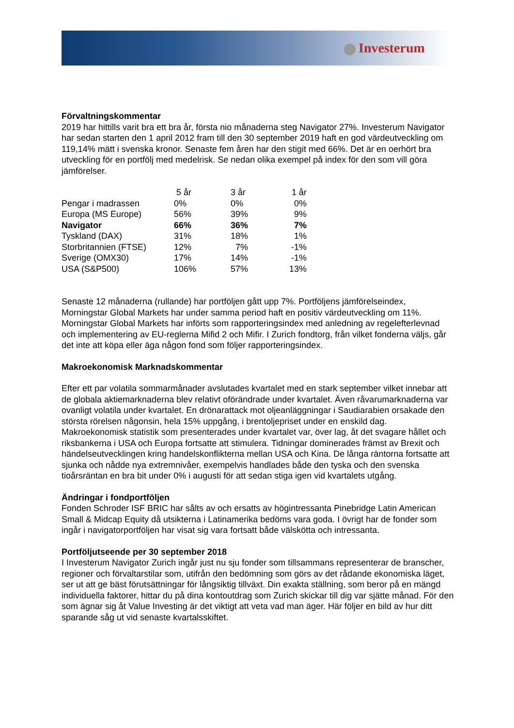Investerum
Förvaltningskommentar
2019 har hittills varit bra ett bra år, första nio månaderna steg Navigator 27%. Investerum Navigator har sedan starten den 1 april 2012 fram till den 30 september 2019 haft en god värdeutveckling om 119,14% mätt i svenska kronor. Senaste fem åren har den stigit med 66%. Det är en oerhört bra utveckling för en portfölj med medelrisk. Se nedan olika exempel på index för den som vill göra jämförelser.
| | 5 år | 3 år | 1 år |
| --- | --- | --- | --- |
| Pengar i madrassen | 0% | 0% | 0% |
| Europa (MS Europe) | 56% | 39% | 9% |
| Navigator | 66% | 36% | 7% |
| Tyskland (DAX) | 31% | 18% | 1% |
| Storbritannien (FTSE) | 12% | 7% | -1% |
| Sverige (OMX30) | 17% | 14% | -1% |
| USA (S&P500) | 106% | 57% | 13% |
Senaste 12 månaderna (rullande) har portföljen gått upp 7%. Portföljens jämförelseindex, Morningstar Global Markets har under samma period haft en positiv värdeutveckling om 11%. Morningstar Global Markets har införts som rapporteringsindex med anledning av regelefterlevnad och implementering av EU-reglerna Mifid 2 och Mifir. I Zurich fondtorg, från vilket fonderna väljs, går det inte att köpa eller äga någon fond som följer rapporteringsindex.
Makroekonomisk Marknadskommentar
Efter ett par volatila sommarmånader avslutades kvartalet med en stark september vilket innebar att de globala aktiemarknaderna blev relativt oförändrade under kvartalet. Även råvarumarknaderna var ovanligt volatila under kvartalet. En drönarattack mot oljeanläggningar i Saudiarabien orsakade den största rörelsen någonsin, hela 15% uppgång, i brentoljepriset under en enskild dag. Makroekonomisk statistik som presenterades under kvartalet var, över lag, åt det svagare hållet och riksbankerna i USA och Europa fortsatte att stimulera. Tidningar dominerades främst av Brexit och händelseutvecklingen kring handelskonflikterna mellan USA och Kina. De långa räntorna fortsatte att sjunka och nådde nya extremnivåer, exempelvis handlades både den tyska och den svenska tioårsräntan en bra bit under 0% i augusti för att sedan stiga igen vid kvartalets utgång.
Ändringar i fondportföljen
Fonden Schroder ISF BRIC har sålts av och ersatts av högintressanta Pinebridge Latin American Small & Midcap Equity då utsikterna i Latinamerika bedöms vara goda. I övrigt har de fonder som ingår i navigatorportföljen har visat sig vara fortsatt både välskötta och intressanta.
Portföljutseende per 30 september 2018
I Investerum Navigator Zurich ingår just nu sju fonder som tillsammans representerar de branscher, regioner och förvaltarstilar som, utifrån den bedömning som görs av det rådande ekonomiska läget, ser ut att ge bäst förutsättningar för långsiktig tillväxt. Din exakta ställning, som beror på en mängd individuella faktorer, hittar du på dina kontoutdrag som Zurich skickar till dig var sjätte månad. För den som ägnar sig åt Value Investing är det viktigt att veta vad man äger. Här följer en bild av hur ditt sparande såg ut vid senaste kvartalsskiftet.